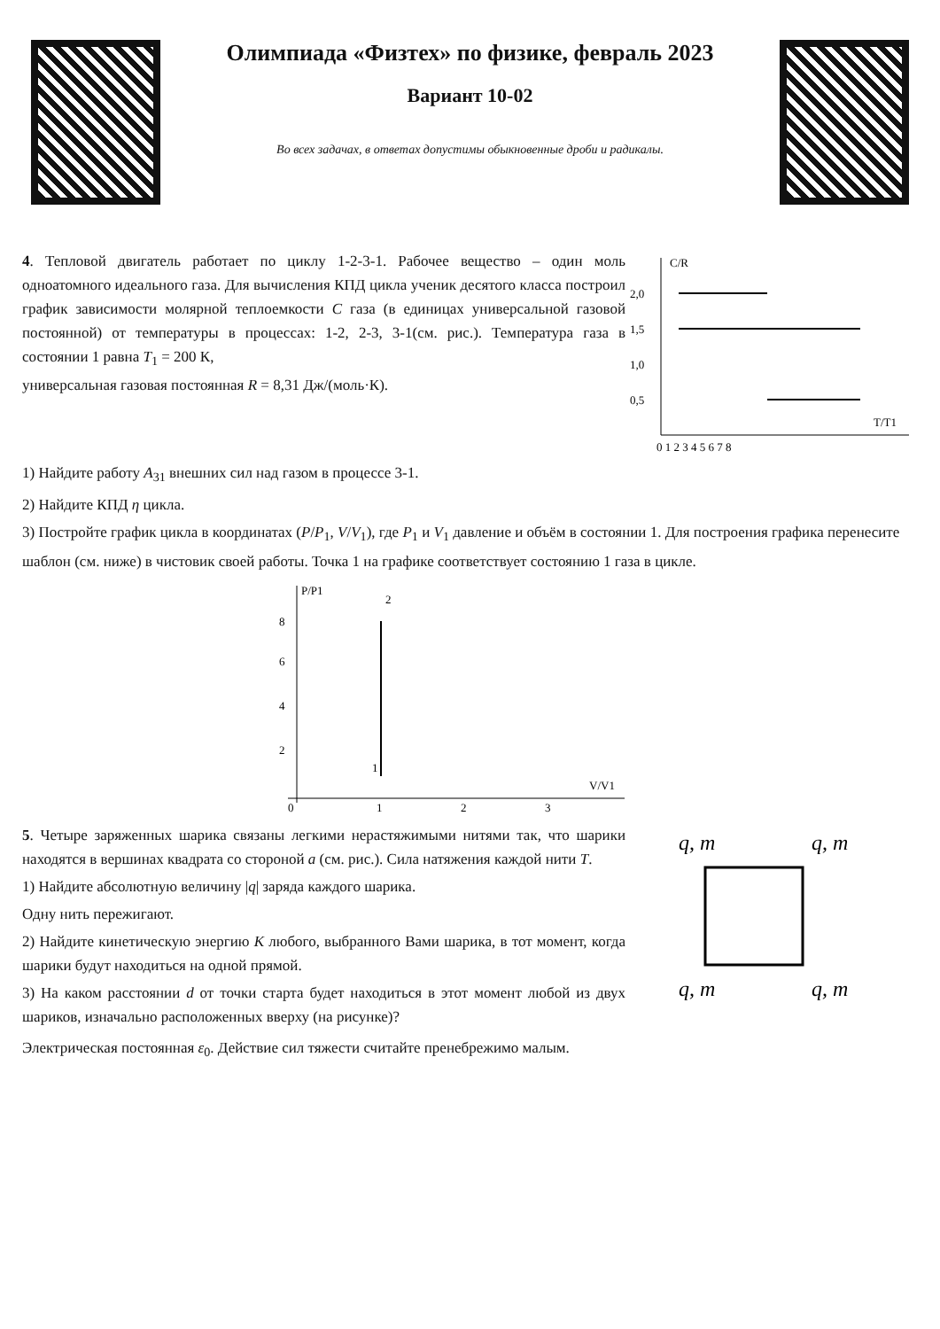Олимпиада «Физтех» по физике, февраль 2023
Вариант 10-02
Во всех задачах, в ответах допустимы обыкновенные дроби и радикалы.
4. Тепловой двигатель работает по циклу 1-2-3-1. Рабочее вещество – один моль одноатомного идеального газа. Для вычисления КПД цикла ученик десятого класса построил график зависимости молярной теплоемкости C газа (в единицах универсальной газовой постоянной) от температуры в процессах: 1-2, 2-3, 3-1(см. рис.). Температура газа в состоянии 1 равна T<sub>1</sub> = 200 К,
универсальная газовая постоянная R = 8,31 Дж/(моль·К).
C/R
2,0
1,5
1,0
0,5
T/T1
0 1 2 3 4 5 6 7 8
1) Найдите работу A<sub>31</sub> внешних сил над газом в процессе 3-1.
2) Найдите КПД η цикла.
3) Постройте график цикла в координатах (P/P<sub>1</sub>, V/V<sub>1</sub>), где P<sub>1</sub> и V<sub>1</sub> давление и объём в состоянии 1. Для построения графика перенесите шаблон (см. ниже) в чистовик своей работы. Точка 1 на графике соответствует состоянию 1 газа в цикле.
P/P1
V/V1
8
6
4
2
0
1
2
3
2
1
5. Четыре заряженных шарика связаны легкими нерастяжимыми нитями так, что шарики находятся в вершинах квадрата со стороной a (см. рис.). Сила натяжения каждой нити T.
1) Найдите абсолютную величину |q| заряда каждого шарика.
Одну нить пережигают.
2) Найдите кинетическую энергию K любого, выбранного Вами шарика, в тот момент, когда шарики будут находиться на одной прямой.
3) На каком расстоянии d от точки старта будет находиться в этот момент любой из двух шариков, изначально расположенных вверху (на рисунке)?
q, m
q, m
q, m
q, m
Электрическая постоянная ε<sub>0</sub>. Действие сил тяжести считайте пренебрежимо малым.